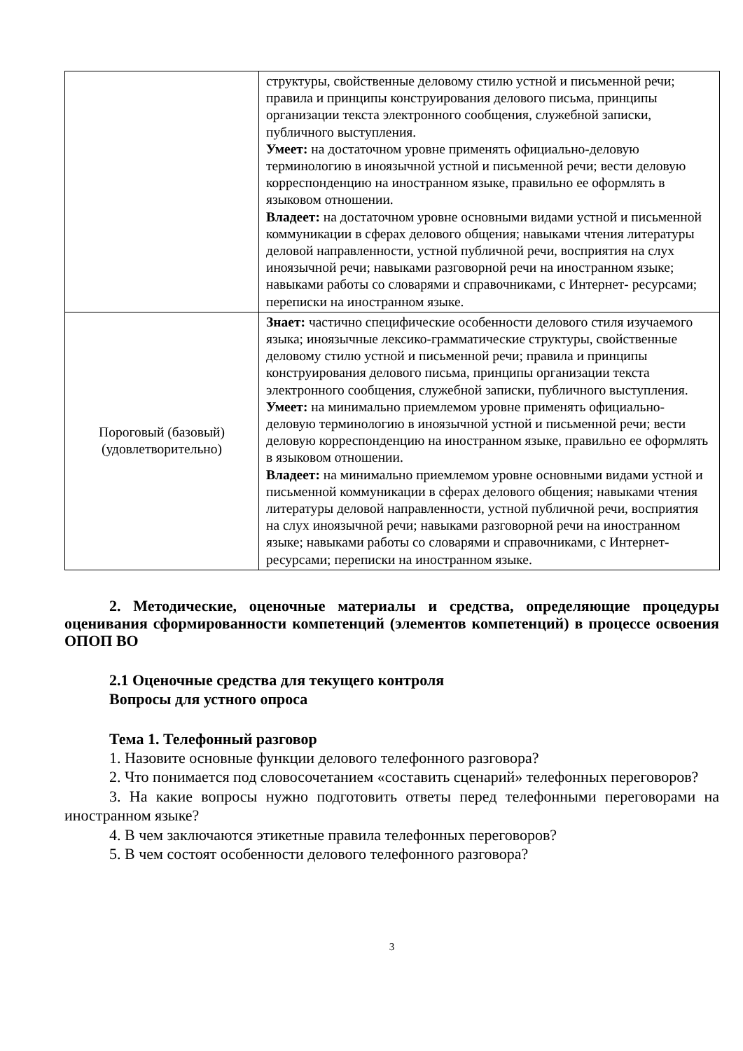| | структуры, свойственные деловому стилю устной и письменной речи; правила и принципы конструирования делового письма, принципы организации текста электронного сообщения, служебной записки, публичного выступления. Умеет: на достаточном уровне применять официально-деловую терминологию в иноязычной устной и письменной речи; вести деловую корреспонденцию на иностранном языке, правильно ее оформлять в языковом отношении. Владеет: на достаточном уровне основными видами устной и письменной коммуникации в сферах делового общения; навыками чтения литературы деловой направленности, устной публичной речи, восприятия на слух иноязычной речи; навыками разговорной речи на иностранном языке; навыками работы со словарями и справочниками, с Интернет- ресурсами; переписки на иностранном языке. |
| Пороговый (базовый) (удовлетворительно) | Знает: частично специфические особенности делового стиля изучаемого языка; иноязычные лексико-грамматические структуры, свойственные деловому стилю устной и письменной речи; правила и принципы конструирования делового письма, принципы организации текста электронного сообщения, служебной записки, публичного выступления. Умеет: на минимально приемлемом уровне применять официально-деловую терминологию в иноязычной устной и письменной речи; вести деловую корреспонденцию на иностранном языке, правильно ее оформлять в языковом отношении. Владеет: на минимально приемлемом уровне основными видами устной и письменной коммуникации в сферах делового общения; навыками чтения литературы деловой направленности, устной публичной речи, восприятия на слух иноязычной речи; навыками разговорной речи на иностранном языке; навыками работы со словарями и справочниками, с Интернет- ресурсами; переписки на иностранном языке. |
2. Методические, оценочные материалы и средства, определяющие процедуры оценивания сформированности компетенций (элементов компетенций) в процессе освоения ОПОП ВО
2.1 Оценочные средства для текущего контроля
Вопросы для устного опроса
Тема 1. Телефонный разговор
1. Назовите основные функции делового телефонного разговора?
2. Что понимается под словосочетанием «составить сценарий» телефонных переговоров?
3. На какие вопросы нужно подготовить ответы перед телефонными переговорами на иностранном языке?
4. В чем заключаются этикетные правила телефонных переговоров?
5. В чем состоят особенности делового телефонного разговора?
3